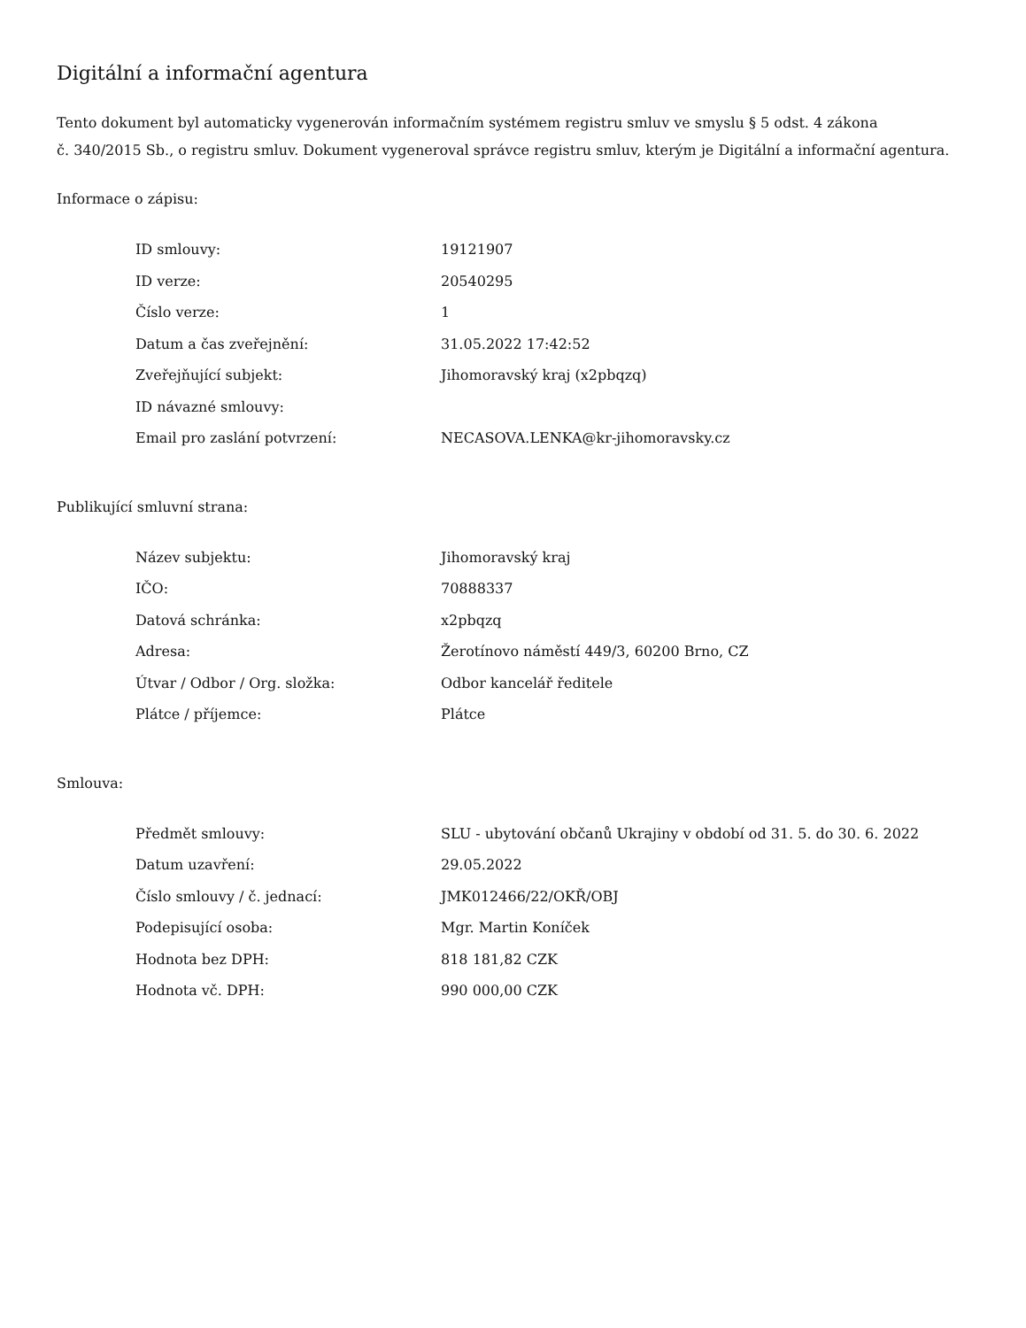Digitální a informační agentura
Tento dokument byl automaticky vygenerován informačním systémem registru smluv ve smyslu § 5 odst. 4 zákona
č. 340/2015 Sb., o registru smluv. Dokument vygeneroval správce registru smluv, kterým je Digitální a informační agentura.
Informace o zápisu:
| ID smlouvy: | 19121907 |
| ID verze: | 20540295 |
| Číslo verze: | 1 |
| Datum a čas zveřejnění: | 31.05.2022 17:42:52 |
| Zveřejňující subjekt: | Jihomoravský kraj (x2pbqzq) |
| ID návazné smlouvy: | |
| Email pro zaslání potvrzení: | NECASOVA.LENKA@kr-jihomoravsky.cz |
Publikující smluvní strana:
| Název subjektu: | Jihomoravský kraj |
| IČO: | 70888337 |
| Datová schránka: | x2pbqzq |
| Adresa: | Žerotínovo náměstí 449/3, 60200 Brno, CZ |
| Útvar / Odbor / Org. složka: | Odbor kancelář ředitele |
| Plátce / příjemce: | Plátce |
Smlouva:
| Předmět smlouvy: | SLU - ubytování občanů Ukrajiny v období od 31. 5. do 30. 6. 2022 |
| Datum uzavření: | 29.05.2022 |
| Číslo smlouvy / č. jednací: | JMK012466/22/OKŘ/OBJ |
| Podepisující osoba: | Mgr. Martin Koníček |
| Hodnota bez DPH: | 818 181,82 CZK |
| Hodnota vč. DPH: | 990 000,00 CZK |